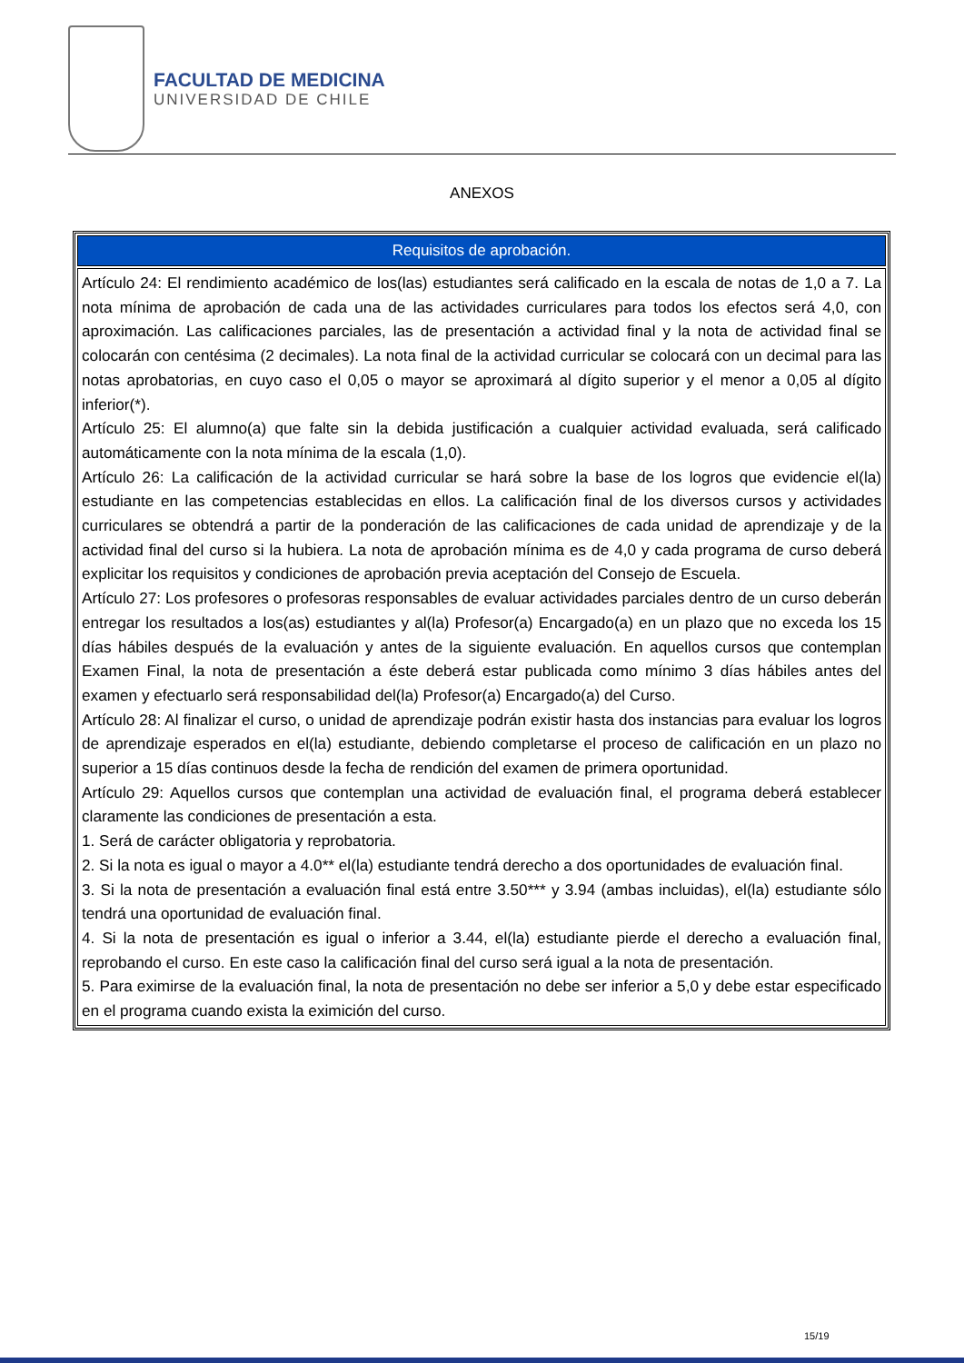FACULTAD DE MEDICINA
UNIVERSIDAD DE CHILE
ANEXOS
| Requisitos de aprobación. |
| --- |
| Artículo 24: El rendimiento académico de los(las) estudiantes será calificado en la escala de notas de 1,0 a 7. La nota mínima de aprobación de cada una de las actividades curriculares para todos los efectos será 4,0, con aproximación. Las calificaciones parciales, las de presentación a actividad final y la nota de actividad final se colocarán con centésima (2 decimales). La nota final de la actividad curricular se colocará con un decimal para las notas aprobatorias, en cuyo caso el 0,05 o mayor se aproximará al dígito superior y el menor a 0,05 al dígito inferior(*). Artículo 25: El alumno(a) que falte sin la debida justificación a cualquier actividad evaluada, será calificado automáticamente con la nota mínima de la escala (1,0). Artículo 26: La calificación de la actividad curricular se hará sobre la base de los logros que evidencie el(la) estudiante en las competencias establecidas en ellos. La calificación final de los diversos cursos y actividades curriculares se obtendrá a partir de la ponderación de las calificaciones de cada unidad de aprendizaje y de la actividad final del curso si la hubiera. La nota de aprobación mínima es de 4,0 y cada programa de curso deberá explicitar los requisitos y condiciones de aprobación previa aceptación del Consejo de Escuela. Artículo 27: Los profesores o profesoras responsables de evaluar actividades parciales dentro de un curso deberán entregar los resultados a los(as) estudiantes y al(la) Profesor(a) Encargado(a) en un plazo que no exceda los 15 días hábiles después de la evaluación y antes de la siguiente evaluación. En aquellos cursos que contemplan Examen Final, la nota de presentación a éste deberá estar publicada como mínimo 3 días hábiles antes del examen y efectuarlo será responsabilidad del(la) Profesor(a) Encargado(a) del Curso. Artículo 28: Al finalizar el curso, o unidad de aprendizaje podrán existir hasta dos instancias para evaluar los logros de aprendizaje esperados en el(la) estudiante, debiendo completarse el proceso de calificación en un plazo no superior a 15 días continuos desde la fecha de rendición del examen de primera oportunidad. Artículo 29: Aquellos cursos que contemplan una actividad de evaluación final, el programa deberá establecer claramente las condiciones de presentación a esta. 1. Será de carácter obligatoria y reprobatoria. 2. Si la nota es igual o mayor a 4.0** el(la) estudiante tendrá derecho a dos oportunidades de evaluación final. 3. Si la nota de presentación a evaluación final está entre 3.50*** y 3.94 (ambas incluidas), el(la) estudiante sólo tendrá una oportunidad de evaluación final. 4. Si la nota de presentación es igual o inferior a 3.44, el(la) estudiante pierde el derecho a evaluación final, reprobando el curso. En este caso la calificación final del curso será igual a la nota de presentación. 5. Para eximirse de la evaluación final, la nota de presentación no debe ser inferior a 5,0 y debe estar especificado en el programa cuando exista la eximición del curso. |
15/19